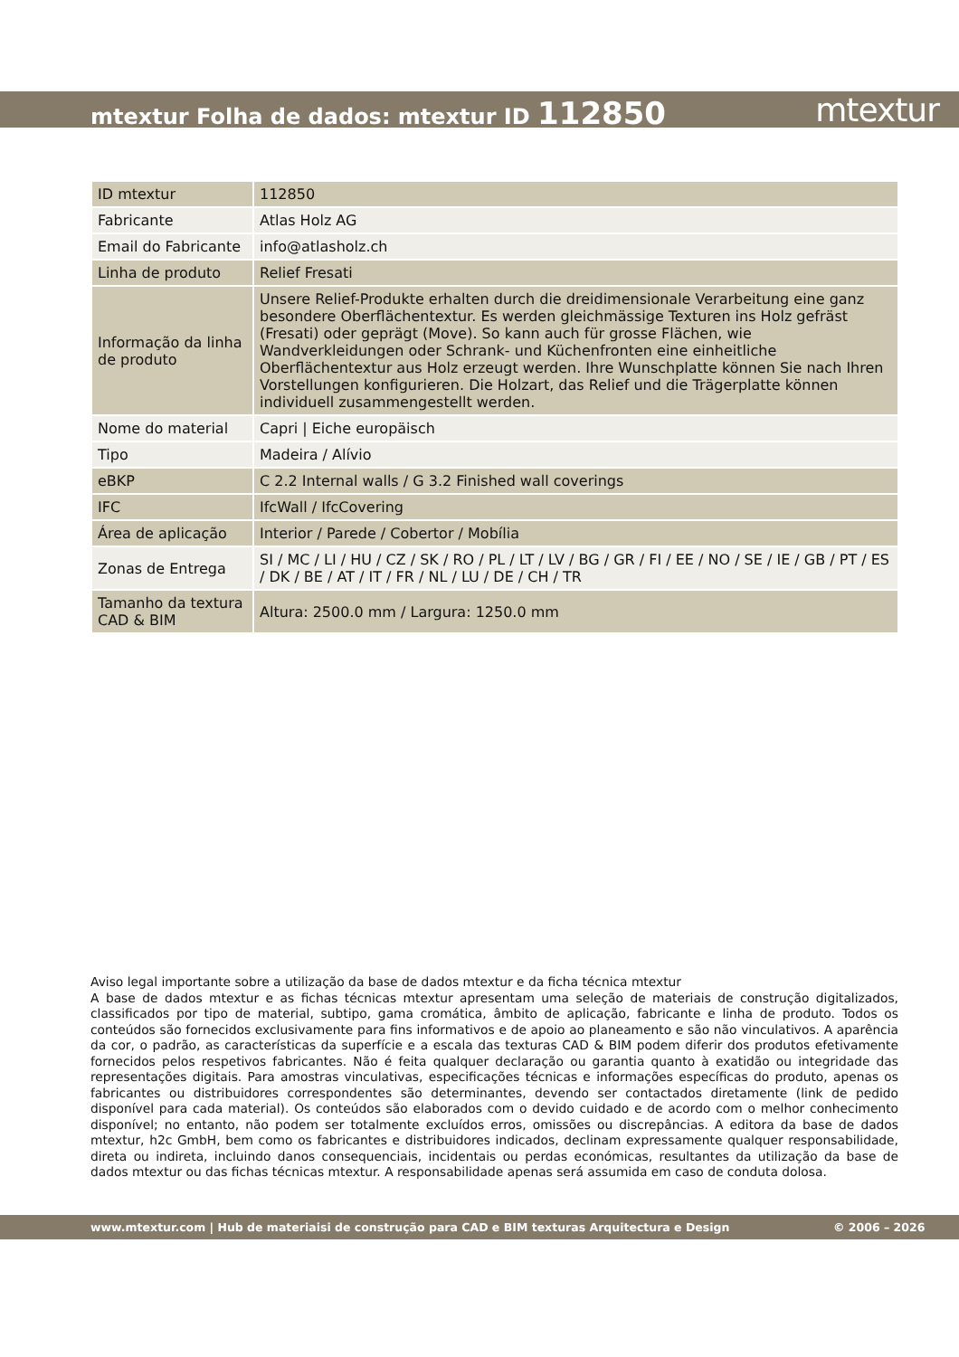mtextur Folha de dados: mtextur ID 112850 mtextur
| ID mtextur | 112850 |
| Fabricante | Atlas Holz AG |
| Email do Fabricante | info@atlasholz.ch |
| Linha de produto | Relief Fresati |
| Informação da linha de produto | Unsere Relief-Produkte erhalten durch die dreidimensionale Verarbeitung eine ganz besondere Oberflächentextur. Es werden gleichmässige Texturen ins Holz gefräst (Fresati) oder geprägt (Move). So kann auch für grosse Flächen, wie Wandverkleidungen oder Schrank- und Küchenfronten eine einheitliche Oberflächentextur aus Holz erzeugt werden. Ihre Wunschplatte können Sie nach Ihren Vorstellungen konfigurieren. Die Holzart, das Relief und die Trägerplatte können individuell zusammengestellt werden. |
| Nome do material | Capri / Eiche europäisch |
| Tipo | Madeira / Alívio |
| eBKP | C 2.2 Internal walls / G 3.2 Finished wall coverings |
| IFC | IfcWall / IfcCovering |
| Área de aplicação | Interior / Parede / Cobertor / Mobília |
| Zonas de Entrega | SI / MC / LI / HU / CZ / SK / RO / PL / LT / LV / BG / GR / FI / EE / NO / SE / IE / GB / PT / ES / DK / BE / AT / IT / FR / NL / LU / DE / CH / TR |
| Tamanho da textura CAD & BIM | Altura: 2500.0 mm / Largura: 1250.0 mm |
Aviso legal importante sobre a utilização da base de dados mtextur e da ficha técnica mtextur
A base de dados mtextur e as fichas técnicas mtextur apresentam uma seleção de materiais de construção digitalizados, classificados por tipo de material, subtipo, gama cromática, âmbito de aplicação, fabricante e linha de produto. Todos os conteúdos são fornecidos exclusivamente para fins informativos e de apoio ao planeamento e são não vinculativos. A aparência da cor, o padrão, as características da superfície e a escala das texturas CAD & BIM podem diferir dos produtos efetivamente fornecidos pelos respetivos fabricantes. Não é feita qualquer declaração ou garantia quanto à exatidão ou integridade das representações digitais. Para amostras vinculativas, especificações técnicas e informações específicas do produto, apenas os fabricantes ou distribuidores correspondentes são determinantes, devendo ser contactados diretamente (link de pedido disponível para cada material). Os conteúdos são elaborados com o devido cuidado e de acordo com o melhor conhecimento disponível; no entanto, não podem ser totalmente excluídos erros, omissões ou discrepâncias. A editora da base de dados mtextur, h2c GmbH, bem como os fabricantes e distribuidores indicados, declinam expressamente qualquer responsabilidade, direta ou indireta, incluindo danos consequenciais, incidentais ou perdas económicas, resultantes da utilização da base de dados mtextur ou das fichas técnicas mtextur. A responsabilidade apenas será assumida em caso de conduta dolosa.
www.mtextur.com | Hub de materiaisi de construção para CAD e BIM texturas Arquitectura e Design © 2006 – 2026